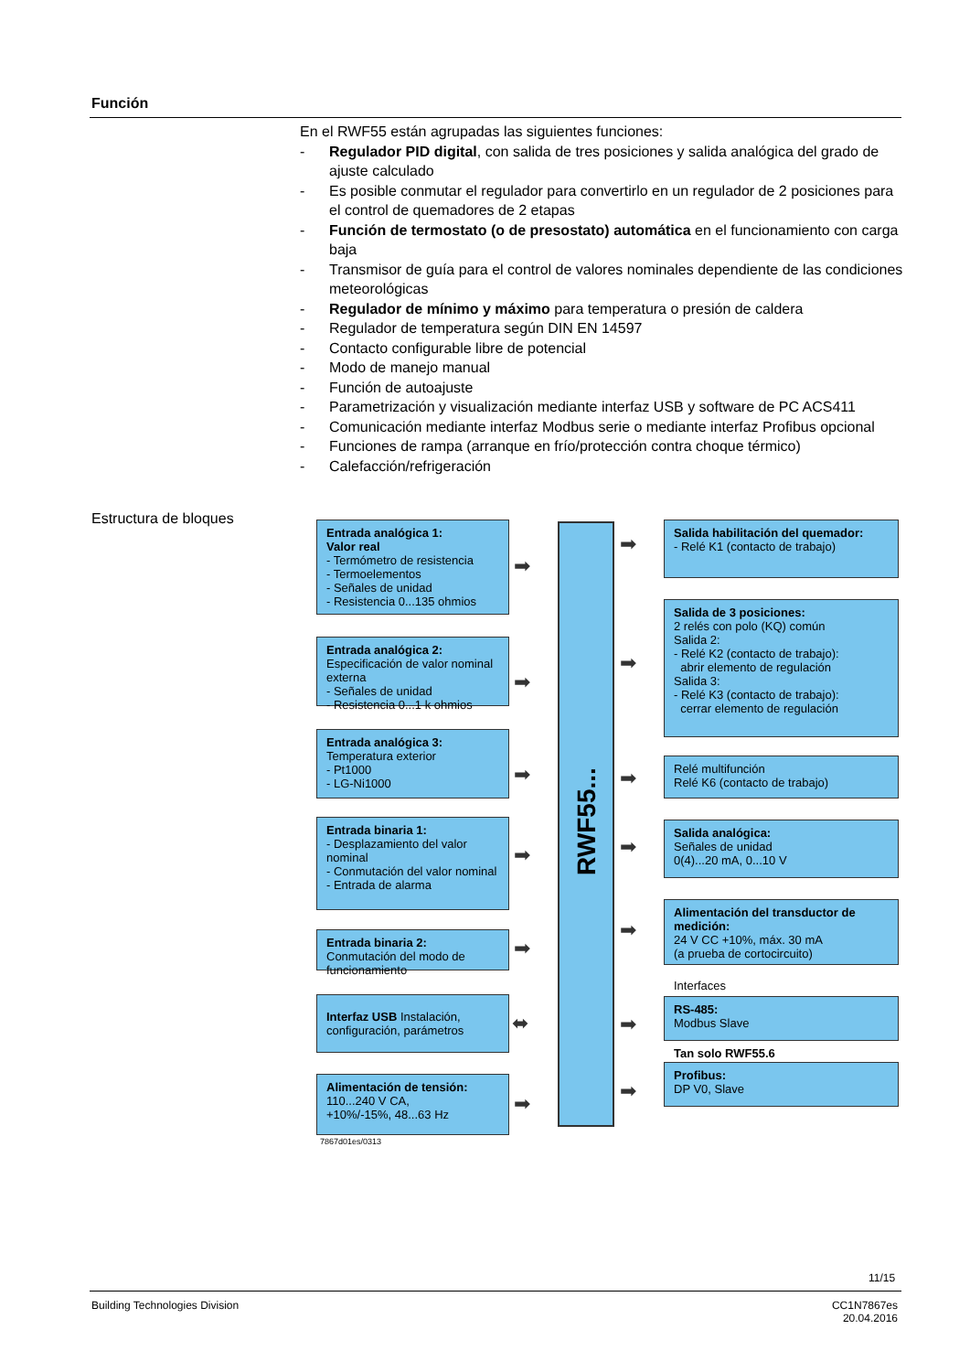Función
En el RWF55 están agrupadas las siguientes funciones:
- Regulador PID digital, con salida de tres posiciones y salida analógica del grado de ajuste calculado
- Es posible conmutar el regulador para convertirlo en un regulador de 2 posiciones para el control de quemadores de 2 etapas
- Función de termostato (o de presostato) automática en el funcionamiento con carga baja
- Transmisor de guía para el control de valores nominales dependiente de las condiciones meteorológicas
- Regulador de mínimo y máximo para temperatura o presión de caldera
- Regulador de temperatura según DIN EN 14597
- Contacto configurable libre de potencial
- Modo de manejo manual
- Función de autoajuste
- Parametrización y visualización mediante interfaz USB y software de PC ACS411
- Comunicación mediante interfaz Modbus serie o mediante interfaz Profibus opcional
- Funciones de rampa (arranque en frío/protección contra choque térmico)
- Calefacción/refrigeración
Estructura de bloques
Entrada analógica 1:
Valor real
- Termómetro de resistencia
- Termoelementos
- Señales de unidad
- Resistencia 0...135 ohmios
Entrada analógica 2:
Especificación de valor nominal externa
- Señales de unidad
- Resistencia 0...1 k ohmios
Entrada analógica 3:
Temperatura exterior
- Pt1000
- LG-Ni1000
Entrada binaria 1:
- Desplazamiento del valor nominal
- Conmutación del valor nominal
- Entrada de alarma
Entrada binaria 2:
Conmutación del modo de funcionamiento
Interfaz USB Instalación, configuración, parámetros
Alimentación de tensión:
110...240 V CA,
+10%/-15%, 48...63 Hz
7867d01es/0313
➡
➡
➡
➡
➡
⬌
➡
RWF55...
➡
➡
➡
➡
➡
➡
➡
Salida habilitación del quemador:
- Relé K1 (contacto de trabajo)
Salida de 3 posiciones:
2 relés con polo (KQ) común
Salida 2:
- Relé K2 (contacto de trabajo):
abrir elemento de regulación
Salida 3:
- Relé K3 (contacto de trabajo):
cerrar elemento de regulación
Relé multifunción
Relé K6 (contacto de trabajo)
Salida analógica:
Señales de unidad
0(4)...20 mA, 0...10 V
Alimentación del transductor de medición:
24 V CC +10%, máx. 30 mA
(a prueba de cortocircuito)
Interfaces
RS-485:
Modbus Slave
Tan solo RWF55.6
Profibus:
DP V0, Slave
11/15
Building Technologies Division
CC1N7867es
20.04.2016